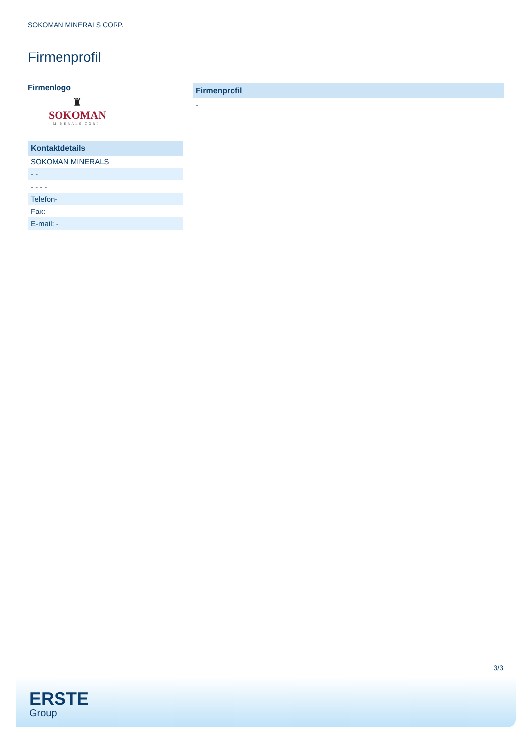SOKOMAN MINERALS CORP.
Firmenprofil
Firmenlogo
♜
SOKOMAN
MINERALS CORP.
| Kontaktdetails |
| --- |
| SOKOMAN MINERALS |
| - - |
| - - - - |
| Telefon- |
| Fax: - |
| E-mail: - |
| Firmenprofil |
| --- |
| - |
3/3
ERSTE
Group